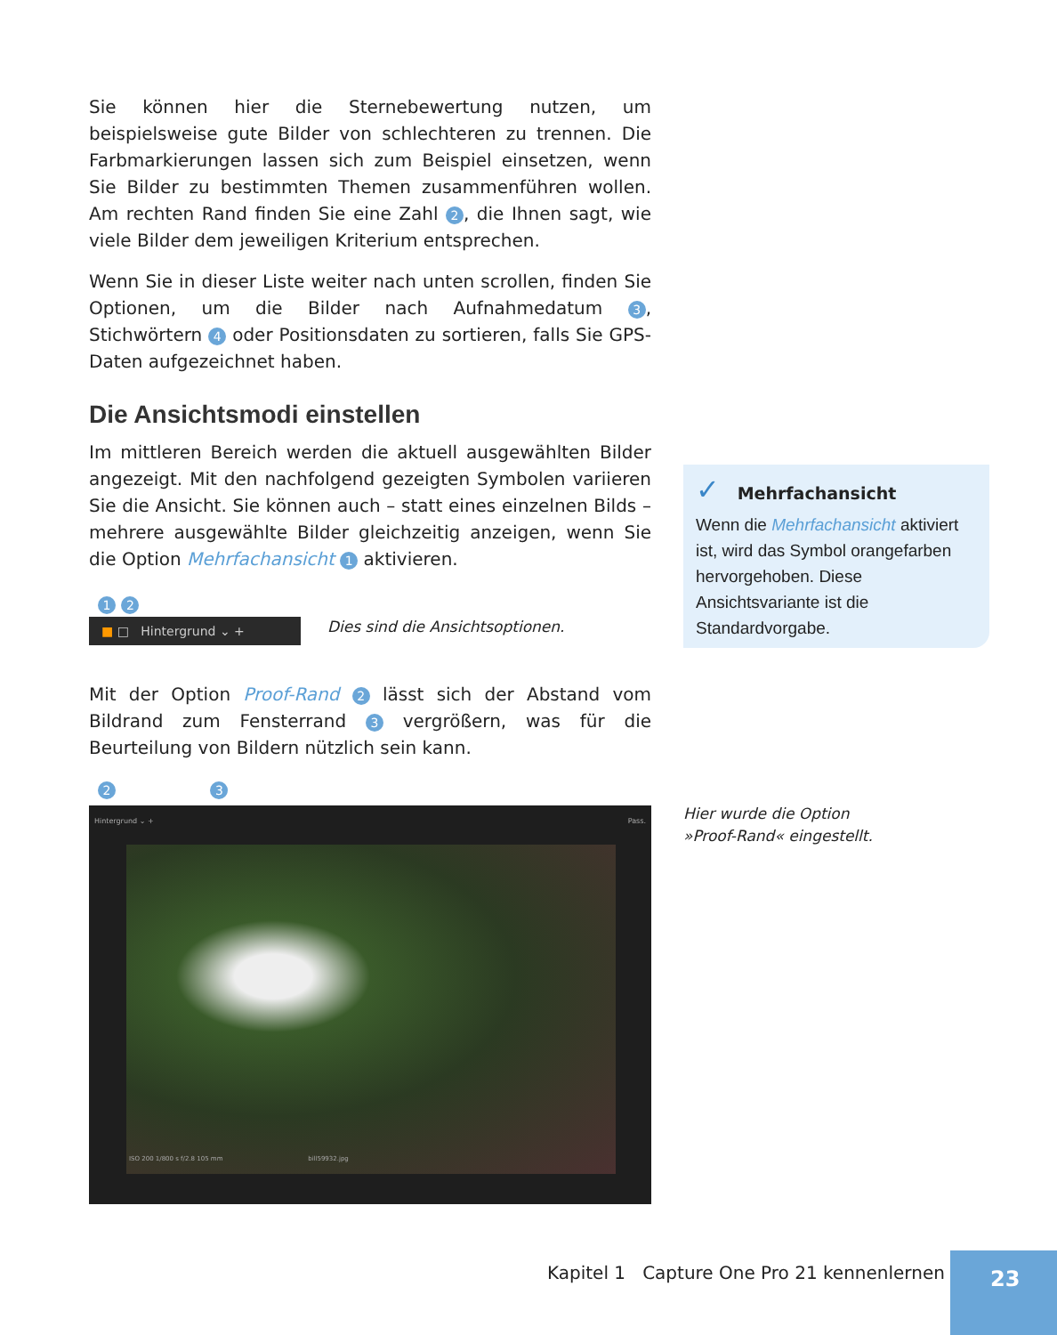Sie können hier die Sternebewertung nutzen, um beispielsweise gute Bilder von schlechteren zu trennen. Die Farbmarkierungen lassen sich zum Beispiel einsetzen, wenn Sie Bilder zu bestimmten Themen zusammenführen wollen. Am rechten Rand finden Sie eine Zahl 2, die Ihnen sagt, wie viele Bilder dem jeweiligen Kriterium entsprechen.
Wenn Sie in dieser Liste weiter nach unten scrollen, finden Sie Optionen, um die Bilder nach Aufnahmedatum 3, Stichwörtern 4 oder Positionsdaten zu sortieren, falls Sie GPS-Daten aufgezeichnet haben.
Die Ansichtsmodi einstellen
Im mittleren Bereich werden die aktuell ausgewählten Bilder angezeigt. Mit den nachfolgend gezeigten Symbolen variieren Sie die Ansicht. Sie können auch – statt eines einzelnen Bilds – mehrere ausgewählte Bilder gleichzeitig anzeigen, wenn Sie die Option Mehrfachansicht 1 aktivieren.
1 2
■ □ Hintergrund ⌄ +
Dies sind die Ansichtsoptionen.
Mit der Option Proof-Rand 2 lässt sich der Abstand vom Bildrand zum Fensterrand 3 vergrößern, was für die Beurteilung von Bildern nützlich sein kann.
2 3
Hintergrund ⌄ + Pass.
ISO 200 1/800 s f/2.8 105 mm bill59932.jpg
✓ Mehrfachansicht
Wenn die Mehrfachansicht aktiviert ist, wird das Symbol orangefarben hervorgehoben. Diese Ansichtsvariante ist die Standardvorgabe.
Hier wurde die Option
»Proof-Rand« eingestellt.
Kapitel 1 Capture One Pro 21 kennenlernen
23